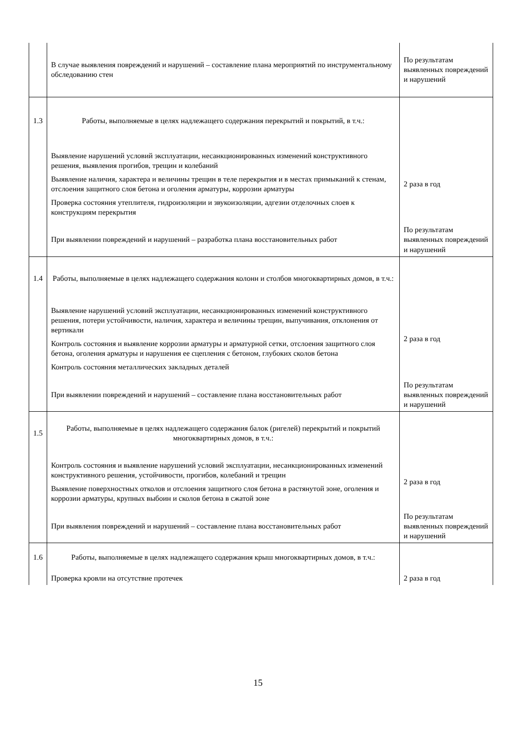| | В случае выявления повреждений и нарушений – составление плана мероприятий по инструментальному обследованию стен | По результатам выявленных повреждений и нарушений |
| 1.3 | Работы, выполняемые в целях надлежащего содержания перекрытий и покрытий, в т.ч.: | |
| | Выявление нарушений условий эксплуатации, несанкционированных изменений конструктивного решения, выявления прогибов, трещин и колебаний Выявление наличия, характера и величины трещин в теле перекрытия и в местах примыканий к стенам, отслоения защитного слоя бетона и оголения арматуры, коррозии арматуры Проверка состояния утеплителя, гидроизоляции и звукоизоляции, адгезии отделочных слоев к конструкциям перекрытия | 2 раза в год |
| | При выявлении повреждений и нарушений – разработка плана восстановительных работ | По результатам выявленных повреждений и нарушений |
| 1.4 | Работы, выполняемые в целях надлежащего содержания колонн и столбов многоквартирных домов, в т.ч.: | |
| | Выявление нарушений условий эксплуатации, несанкционированных изменений конструктивного решения, потери устойчивости, наличия, характера и величины трещин, выпучивания, отклонения от вертикали Контроль состояния и выявление коррозии арматуры и арматурной сетки, отслоения защитного слоя бетона, оголения арматуры и нарушения ее сцепления с бетоном, глубоких сколов бетона Контроль состояния металлических закладных деталей | 2 раза в год |
| | При выявлении повреждений и нарушений – составление плана восстановительных работ | По результатам выявленных повреждений и нарушений |
| 1.5 | Работы, выполняемые в целях надлежащего содержания балок (ригелей) перекрытий и покрытий многоквартирных домов, в т.ч.: | |
| | Контроль состояния и выявление нарушений условий эксплуатации, несанкционированных изменений конструктивного решения, устойчивости, прогибов, колебаний и трещин Выявление поверхностных отколов и отслоения защитного слоя бетона в растянутой зоне, оголения и коррозии арматуры, крупных выбоин и сколов бетона в сжатой зоне | 2 раза в год |
| | При выявления повреждений и нарушений – составление плана восстановительных работ | По результатам выявленных повреждений и нарушений |
| 1.6 | Работы, выполняемые в целях надлежащего содержания крыш многоквартирных домов, в т.ч.: | |
| | Проверка кровли на отсутствие протечек | 2 раза в год |
15